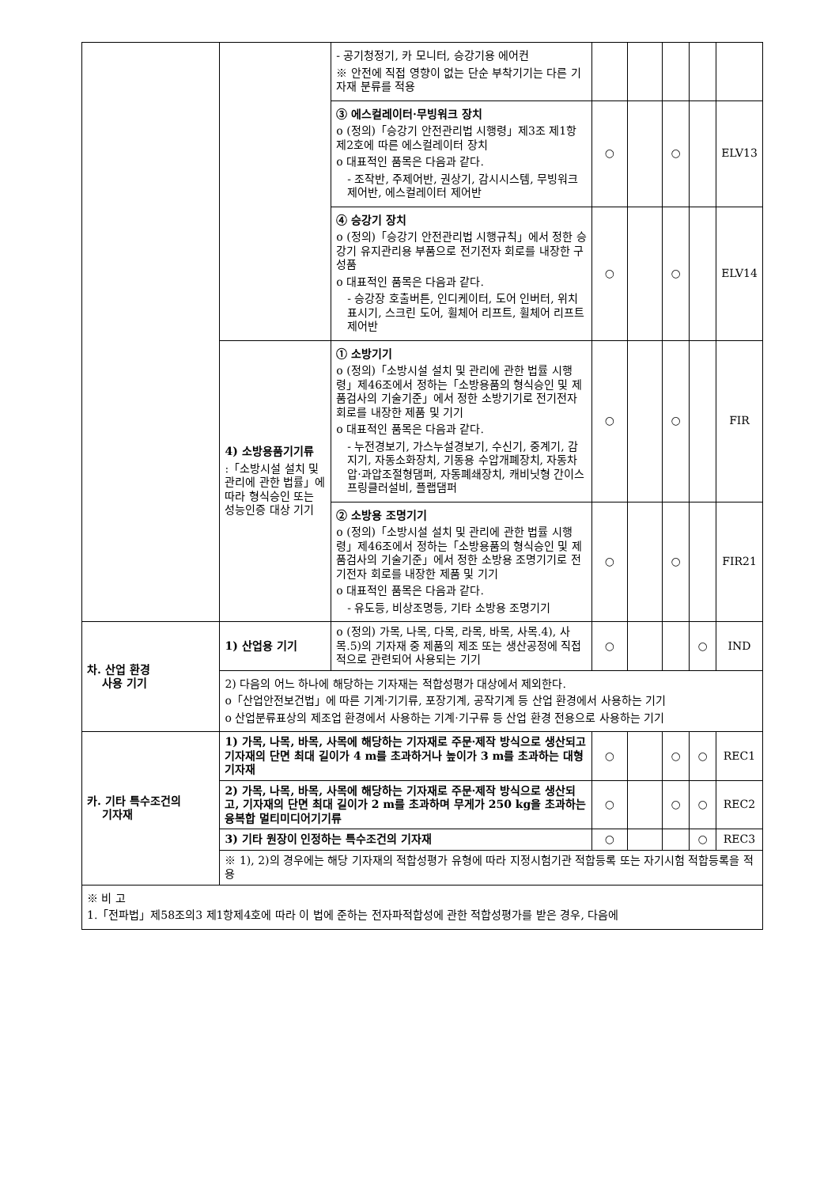| | | - 공기청정기, 카 모니터, 승강기용 에어컨 ※ 안전에 직접 영향이 없는 단순 부착기기는 다른 기자재 분류를 적용 | | | | | |
| | | ③ 에스컬레이터·무빙워크 장치 o (정의)「승강기 안전관리법 시행령」제3조 제1항제2호에 따른 에스컬레이터 장치 o 대표적인 품목은 다음과 같다. - 조작반, 주제어반, 권상기, 감시시스템, 무빙워크 제어반, 에스컬레이터 제어반 | ○ | | ○ | | ELV13 |
| | | ④ 승강기 장치 o (정의)「승강기 안전관리법 시행규칙」에서 정한 승강기 유지관리용 부품으로 전기전자 회로를 내장한 구성품 o 대표적인 품목은 다음과 같다. - 승강장 호출버튼, 인디케이터, 도어 인버터, 위치 표시기, 스크린 도어, 휠체어 리프트, 휠체어 리프트 제어반 | ○ | | ○ | | ELV14 |
| | 4) 소방용품기기류 :「소방시설 설치 및 관리에 관한 법률」에 따라 형식승인 또는 성능인증 대상 기기 | ① 소방기기 o (정의)「소방시설 설치 및 관리에 관한 법률 시행령」제46조에서 정하는「소방용품의 형식승인 및 제품검사의 기술기준」에서 정한 소방기기로 전기전자회로를 내장한 제품 및 기기 o 대표적인 품목은 다음과 같다. - 누전경보기, 가스누설경보기, 수신기, 중계기, 감지기, 자동소화장치, 기동용 수압개폐장치, 자동차압·과압조절형댐퍼, 자동폐쇄장치, 캐비닛형 간이스프링클러설비, 플랩댐퍼 | ○ | | ○ | | FIR |
| | | ② 소방용 조명기기 o (정의)「소방시설 설치 및 관리에 관한 법률 시행령」제46조에서 정하는「소방용품의 형식승인 및 제품검사의 기술기준」에서 정한 소방용 조명기기로 전기전자 회로를 내장한 제품 및 기기 o 대표적인 품목은 다음과 같다. - 유도등, 비상조명등, 기타 소방용 조명기기 | ○ | | ○ | | FIR21 |
| 차. 산업 환경 사용 기기 | 1) 산업용 기기 | o (정의) 가목, 나목, 다목, 라목, 바목, 사목.4), 사목.5)의 기자재 중 제품의 제조 또는 생산공정에 직접적으로 관련되어 사용되는 기기 | ○ | | | ○ | IND |
| | 2) 다음의 어느 하나에 해당하는 기자재는 적합성평가 대상에서 제외한다. o「산업안전보건법」에 따른 기계·기기류, 포장기계, 공작기계 등 산업 환경에서 사용하는 기기 o 산업분류표상의 제조업 환경에서 사용하는 기계·기구류 등 산업 환경 전용으로 사용하는 기기 | | | | | | |
| 카. 기타 특수조건의 기자재 | 1) 가목, 나목, 바목, 사목에 해당하는 기자재로 주문·제작 방식으로 생산되고 기자재의 단면 최대 길이가 4 m를 초과하거나 높이가 3 m를 초과하는 대형기자재 | | ○ | | ○ | ○ | REC1 |
| | 2) 가목, 나목, 바목, 사목에 해당하는 기자재로 주문·제작 방식으로 생산되고, 기자재의 단면 최대 길이가 2 m를 초과하며 무게가 250 kg을 초과하는 융복합 멀티미디어기기류 | | ○ | | ○ | ○ | REC2 |
| | 3) 기타 원장이 인정하는 특수조건의 기자재 | | ○ | | | ○ | REC3 |
| | ※ 1), 2)의 경우에는 해당 기자재의 적합성평가 유형에 따라 지정시험기관 적합등록 또는 자기시험 적합등록을 적용 | | | | | | |
| ※ 비 고 1.「전파법」제58조의3 제1항제4호에 따라 이 법에 준하는 전자파적합성에 관한 적합성평가를 받은 경우, 다음에 | | | | | | | |